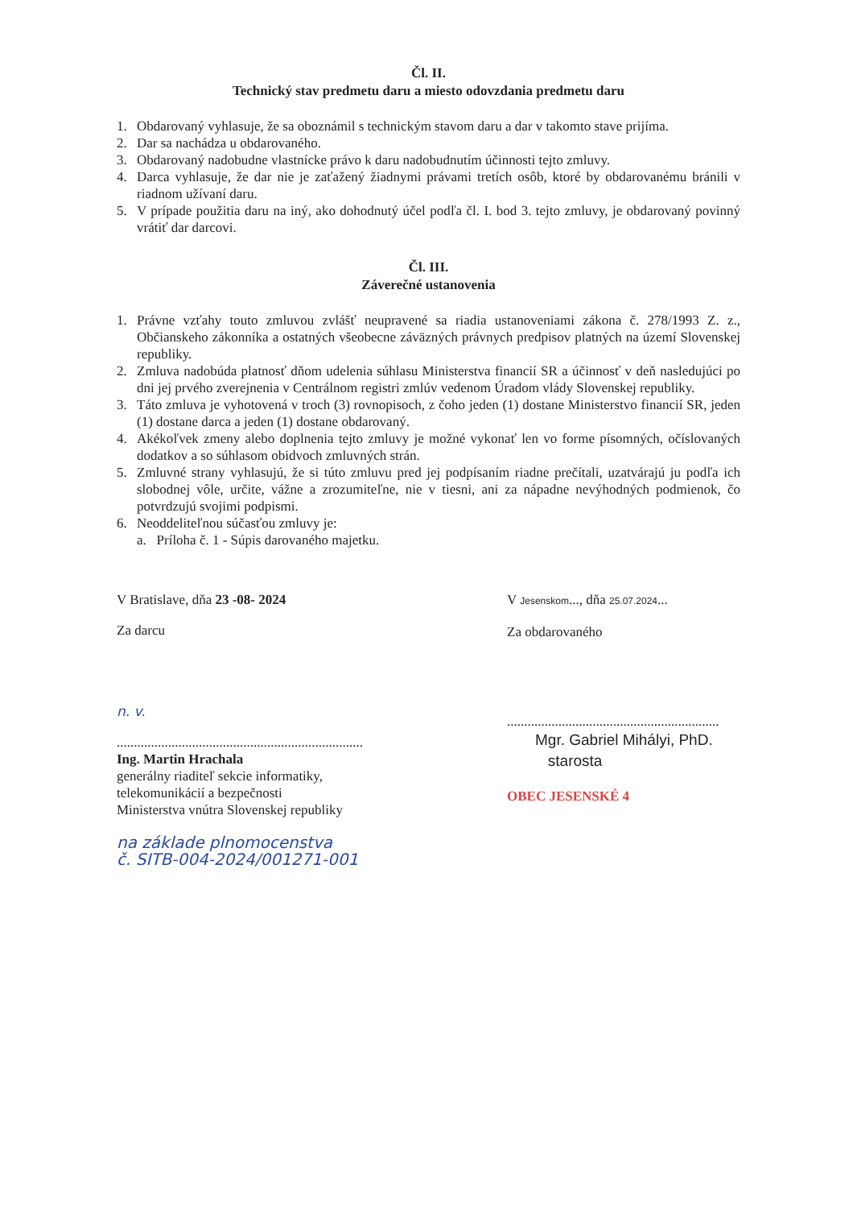Čl. II.
Technický stav predmetu daru a miesto odovzdania predmetu daru
1. Obdarovaný vyhlasuje, že sa oboznámil s technickým stavom daru a dar v takomto stave prijíma.
2. Dar sa nachádza u obdarovaného.
3. Obdarovaný nadobudne vlastnícke právo k daru nadobudnutím účinnosti tejto zmluvy.
4. Darca vyhlasuje, že dar nie je zaťažený žiadnymi právami tretích osôb, ktoré by obdarovanému bránili v riadnom užívaní daru.
5. V prípade použitia daru na iný, ako dohodnutý účel podľa čl. I. bod 3. tejto zmluvy, je obdarovaný povinný vrátiť dar darcovi.
Čl. III.
Záverečné ustanovenia
1. Právne vzťahy touto zmluvou zvlášť neupravené sa riadia ustanoveniami zákona č. 278/1993 Z. z., Občianskeho zákonníka a ostatných všeobecne záväzných právnych predpisov platných na území Slovenskej republiky.
2. Zmluva nadobúda platnosť dňom udelenia súhlasu Ministerstva financií SR a účinnosť v deň nasledujúci po dni jej prvého zverejnenia v Centrálnom registri zmlúv vedenom Úradom vlády Slovenskej republiky.
3. Táto zmluva je vyhotovená v troch (3) rovnopisoch, z čoho jeden (1) dostane Ministerstvo financií SR, jeden (1) dostane darca a jeden (1) dostane obdarovaný.
4. Akékoľvek zmeny alebo doplnenia tejto zmluvy je možné vykonať len vo forme písomných, očíslovaných dodatkov a so súhlasom obidvoch zmluvných strán.
5. Zmluvné strany vyhlasujú, že si túto zmluvu pred jej podpísaním riadne prečítali, uzatvárajú ju podľa ich slobodnej vôle, určite, vážne a zrozumiteľne, nie v tiesni, ani za nápadne nevýhodných podmienok, čo potvrdzujú svojimi podpismi.
6. Neoddeliteľnou súčasťou zmluvy je:
a. Príloha č. 1 - Súpis darovaného majetku.
V Bratislave, dňa 23 -08- 2024
Za darcu
n. v.
........................................................................
Ing. Martin Hrachala
generálny riaditeľ sekcie informatiky,
telekomunikácií a bezpečnosti
Ministerstva vnútra Slovenskej republiky
na základe plnomocenstva
č. SITB-004-2024/001271-001
V Jesenskom..., dňa 25.07.2024...
Za obdarovaného
..............................................................
Mgr. Gabriel Mihályi, PhD.
starosta
OBEC JESENSKÉ 4